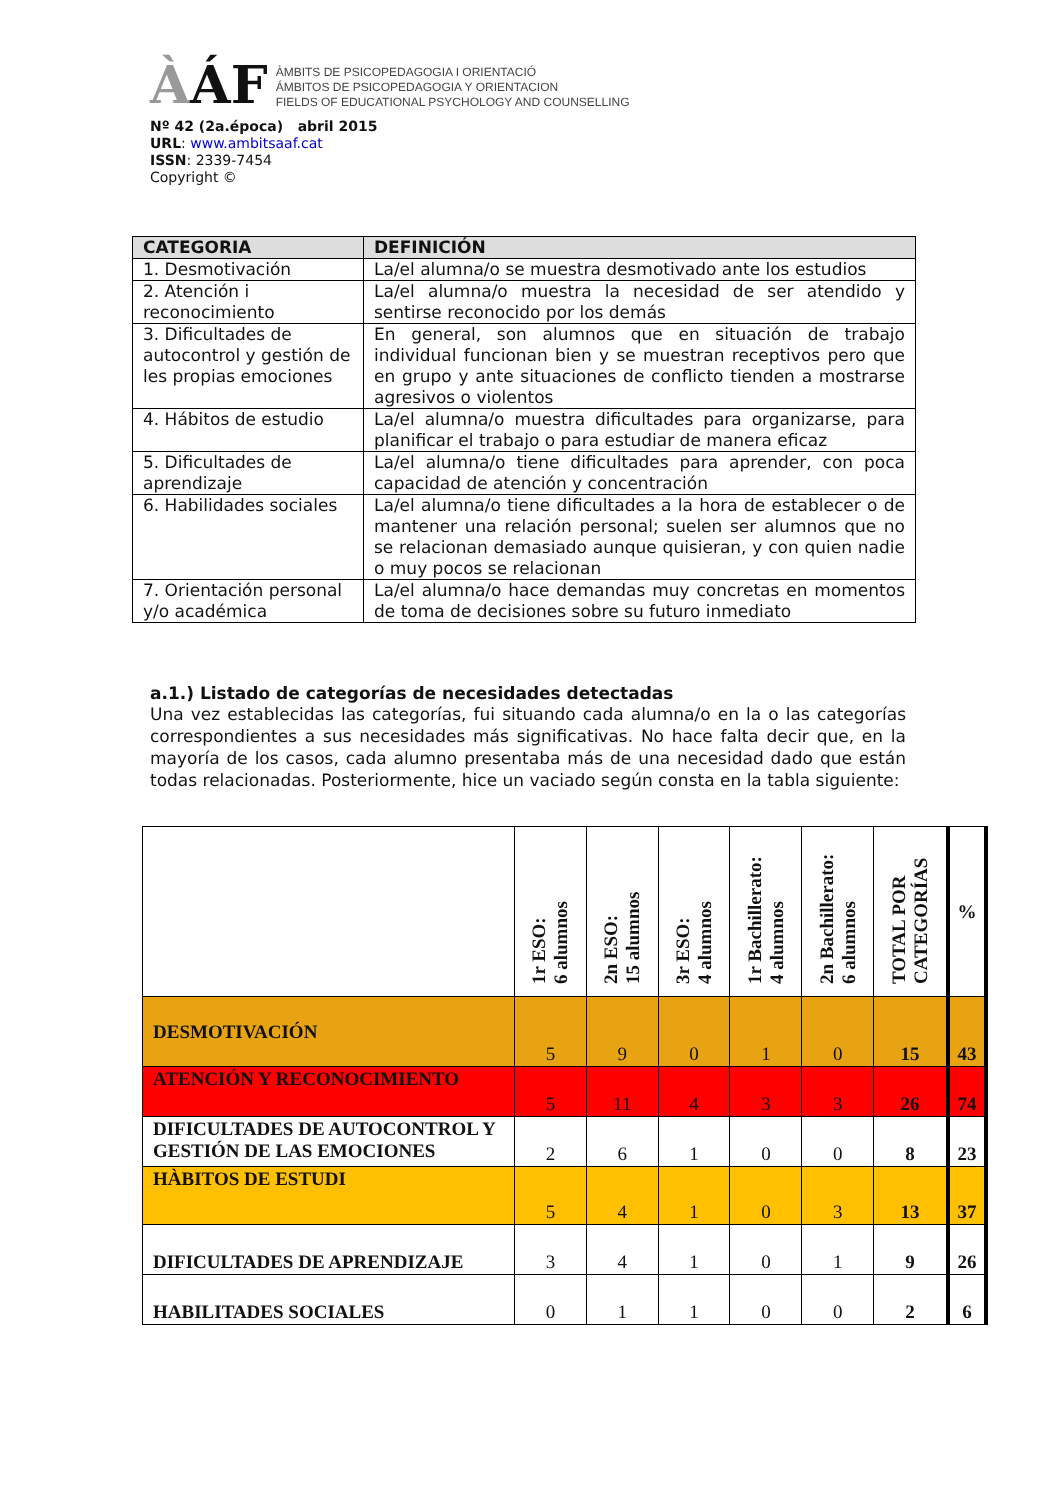ÀÁF
ÀMBITS DE PSICOPEDAGOGIA I ORIENTACIÓ
ÁMBITOS DE PSICOPEDAGOGIA Y ORIENTACION
FIELDS OF EDUCATIONAL PSYCHOLOGY AND COUNSELLING
Nº 42 (2a.época) abril 2015
URL: www.ambitsaaf.cat
ISSN: 2339-7454
Copyright ©
| CATEGORIA | DEFINICIÓN |
| --- | --- |
| 1. Desmotivación | La/el alumna/o se muestra desmotivado ante los estudios |
| 2. Atención i reconocimiento | La/el alumna/o muestra la necesidad de ser atendido y sentirse reconocido por los demás |
| 3. Dificultades de autocontrol y gestión de les propias emociones | En general, son alumnos que en situación de trabajo individual funcionan bien y se muestran receptivos pero que en grupo y ante situaciones de conflicto tienden a mostrarse agresivos o violentos |
| 4. Hábitos de estudio | La/el alumna/o muestra dificultades para organizarse, para planificar el trabajo o para estudiar de manera eficaz |
| 5. Dificultades de aprendizaje | La/el alumna/o tiene dificultades para aprender, con poca capacidad de atención y concentración |
| 6. Habilidades sociales | La/el alumna/o tiene dificultades a la hora de establecer o de mantener una relación personal; suelen ser alumnos que no se relacionan demasiado aunque quisieran, y con quien nadie o muy pocos se relacionan |
| 7. Orientación personal y/o académica | La/el alumna/o hace demandas muy concretas en momentos de toma de decisiones sobre su futuro inmediato |
a.1.) Listado de categorías de necesidades detectadas
Una vez establecidas las categorías, fui situando cada alumna/o en la o las categorías correspondientes a sus necesidades más significativas. No hace falta decir que, en la mayoría de los casos, cada alumno presentaba más de una necesidad dado que están todas relacionadas. Posteriormente, hice un vaciado según consta en la tabla siguiente:
| | 1r ESO: 6 alumnos | 2n ESO: 15 alumnos | 3r ESO: 4 alumnos | 1r Bachillerato: 4 alumnos | 2n Bachillerato: 6 alumnos | TOTAL POR CATEGORÍAS | % |
| DESMOTIVACIÓN | 5 | 9 | 0 | 1 | 0 | 15 | 43 |
| ATENCIÓN Y RECONOCIMIENTO | 5 | 11 | 4 | 3 | 3 | 26 | 74 |
| DIFICULTADES DE AUTOCONTROL Y GESTIÓN DE LAS EMOCIONES | 2 | 6 | 1 | 0 | 0 | 8 | 23 |
| HÀBITOS DE ESTUDI | 5 | 4 | 1 | 0 | 3 | 13 | 37 |
| DIFICULTADES DE APRENDIZAJE | 3 | 4 | 1 | 0 | 1 | 9 | 26 |
| HABILITADES SOCIALES | 0 | 1 | 1 | 0 | 0 | 2 | 6 |